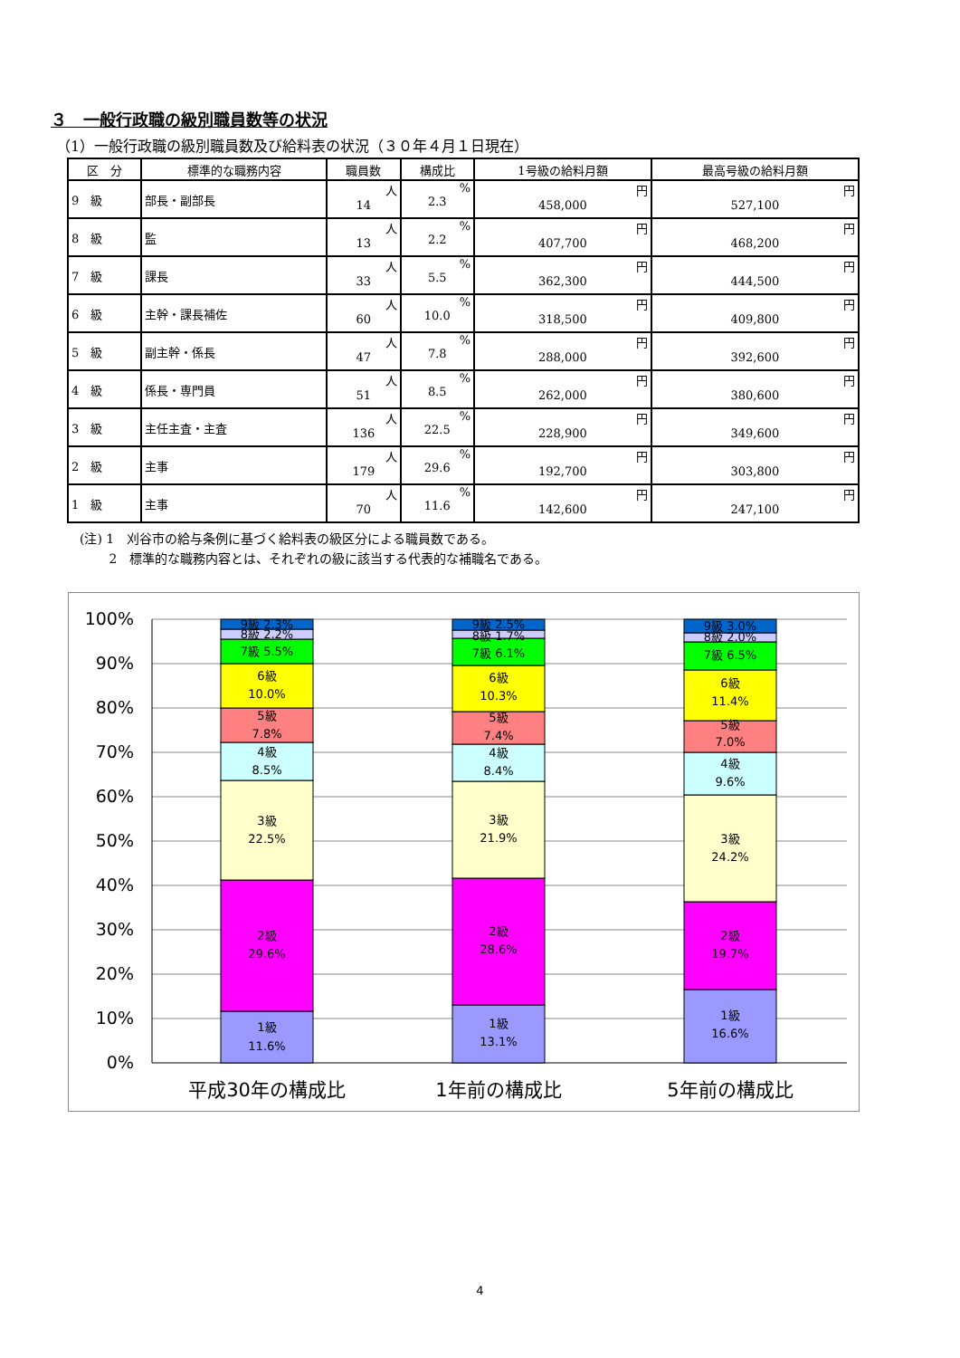３　一般行政職の級別職員数等の状況
（1）一般行政職の級別職員数及び給料表の状況（３０年４月１日現在）
| 区 分 | 標準的な職務内容 | 職員数 | 構成比 | 1号級の給料月額 | 最高号級の給料月額 |
| --- | --- | --- | --- | --- | --- |
| 9 級 | 部長・副部長 | 人 14 | % 2.3 | 円 458,000 | 円 527,100 |
| 8 級 | 監 | 人 13 | % 2.2 | 円 407,700 | 円 468,200 |
| 7 級 | 課長 | 人 33 | % 5.5 | 円 362,300 | 円 444,500 |
| 6 級 | 主幹・課長補佐 | 人 60 | % 10.0 | 円 318,500 | 円 409,800 |
| 5 級 | 副主幹・係長 | 人 47 | % 7.8 | 円 288,000 | 円 392,600 |
| 4 級 | 係長・専門員 | 人 51 | % 8.5 | 円 262,000 | 円 380,600 |
| 3 級 | 主任主査・主査 | 人 136 | % 22.5 | 円 228,900 | 円 349,600 |
| 2 級 | 主事 | 人 179 | % 29.6 | 円 192,700 | 円 303,800 |
| 1 級 | 主事 | 人 70 | % 11.6 | 円 142,600 | 円 247,100 |
(注) 1　刈谷市の給与条例に基づく給料表の級区分による職員数である。
　　 2　標準的な職務内容とは、それぞれの級に該当する代表的な補職名である。
100%
90%
80%
70%
60%
50%
40%
30%
20%
10%
0%
9級 2.3%
8級 2.2%
7級 5.5%
6級
10.0%
5級
7.8%
4級
8.5%
3級
22.5%
2級
29.6%
1級
11.6%
9級 2.5%
8級 1.7%
7級 6.1%
6級
10.3%
5級
7.4%
4級
8.4%
3級
21.9%
2級
28.6%
1級
13.1%
9級 3.0%
8級 2.0%
7級 6.5%
6級
11.4%
5級
7.0%
4級
9.6%
3級
24.2%
2級
19.7%
1級
16.6%
平成30年の構成比
1年前の構成比
5年前の構成比
4